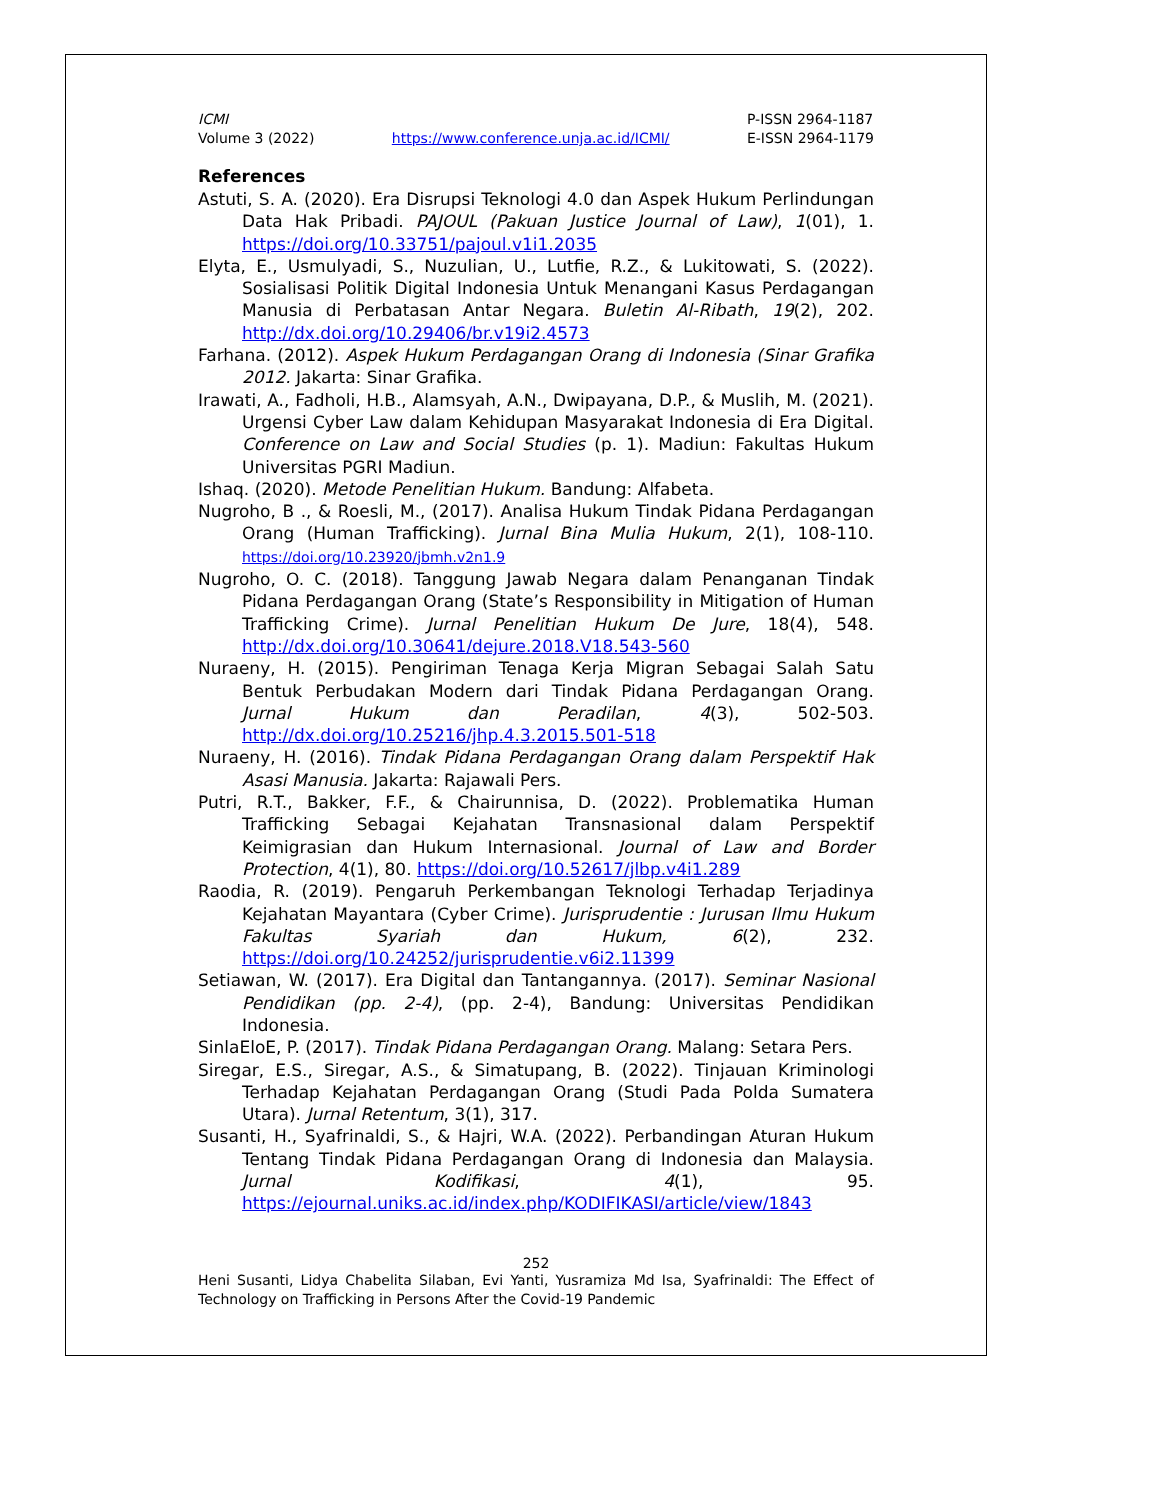ICMI
Volume 3 (2022)
https://www.conference.unja.ac.id/ICMI/
P-ISSN 2964-1187
E-ISSN 2964-1179
References
Astuti, S. A. (2020). Era Disrupsi Teknologi 4.0 dan Aspek Hukum Perlindungan Data Hak Pribadi. PAJOUL (Pakuan Justice Journal of Law), 1(01), 1. https://doi.org/10.33751/pajoul.v1i1.2035
Elyta, E., Usmulyadi, S., Nuzulian, U., Lutfie, R.Z., & Lukitowati, S. (2022). Sosialisasi Politik Digital Indonesia Untuk Menangani Kasus Perdagangan Manusia di Perbatasan Antar Negara. Buletin Al-Ribath, 19(2), 202. http://dx.doi.org/10.29406/br.v19i2.4573
Farhana. (2012). Aspek Hukum Perdagangan Orang di Indonesia (Sinar Grafika 2012. Jakarta: Sinar Grafika.
Irawati, A., Fadholi, H.B., Alamsyah, A.N., Dwipayana, D.P., & Muslih, M. (2021). Urgensi Cyber Law dalam Kehidupan Masyarakat Indonesia di Era Digital. Conference on Law and Social Studies (p. 1). Madiun: Fakultas Hukum Universitas PGRI Madiun.
Ishaq. (2020). Metode Penelitian Hukum. Bandung: Alfabeta.
Nugroho, B ., & Roesli, M., (2017). Analisa Hukum Tindak Pidana Perdagangan Orang (Human Trafficking). Jurnal Bina Mulia Hukum, 2(1), 108-110. https://doi.org/10.23920/jbmh.v2n1.9
Nugroho, O. C. (2018). Tanggung Jawab Negara dalam Penanganan Tindak Pidana Perdagangan Orang (State’s Responsibility in Mitigation of Human Trafficking Crime). Jurnal Penelitian Hukum De Jure, 18(4), 548. http://dx.doi.org/10.30641/dejure.2018.V18.543-560
Nuraeny, H. (2015). Pengiriman Tenaga Kerja Migran Sebagai Salah Satu Bentuk Perbudakan Modern dari Tindak Pidana Perdagangan Orang. Jurnal Hukum dan Peradilan, 4(3), 502-503. http://dx.doi.org/10.25216/jhp.4.3.2015.501-518
Nuraeny, H. (2016). Tindak Pidana Perdagangan Orang dalam Perspektif Hak Asasi Manusia. Jakarta: Rajawali Pers.
Putri, R.T., Bakker, F.F., & Chairunnisa, D. (2022). Problematika Human Trafficking Sebagai Kejahatan Transnasional dalam Perspektif Keimigrasian dan Hukum Internasional. Journal of Law and Border Protection, 4(1), 80. https://doi.org/10.52617/jlbp.v4i1.289
Raodia, R. (2019). Pengaruh Perkembangan Teknologi Terhadap Terjadinya Kejahatan Mayantara (Cyber Crime). Jurisprudentie : Jurusan Ilmu Hukum Fakultas Syariah dan Hukum, 6(2), 232. https://doi.org/10.24252/jurisprudentie.v6i2.11399
Setiawan, W. (2017). Era Digital dan Tantangannya. (2017). Seminar Nasional Pendidikan (pp. 2-4), (pp. 2-4), Bandung: Universitas Pendidikan Indonesia.
SinlaEloE, P. (2017). Tindak Pidana Perdagangan Orang. Malang: Setara Pers.
Siregar, E.S., Siregar, A.S., & Simatupang, B. (2022). Tinjauan Kriminologi Terhadap Kejahatan Perdagangan Orang (Studi Pada Polda Sumatera Utara). Jurnal Retentum, 3(1), 317.
Susanti, H., Syafrinaldi, S., & Hajri, W.A. (2022). Perbandingan Aturan Hukum Tentang Tindak Pidana Perdagangan Orang di Indonesia dan Malaysia. Jurnal Kodifikasi, 4(1), 95. https://ejournal.uniks.ac.id/index.php/KODIFIKASI/article/view/1843
252
Heni Susanti, Lidya Chabelita Silaban, Evi Yanti, Yusramiza Md Isa, Syafrinaldi: The Effect of Technology on Trafficking in Persons After the Covid-19 Pandemic